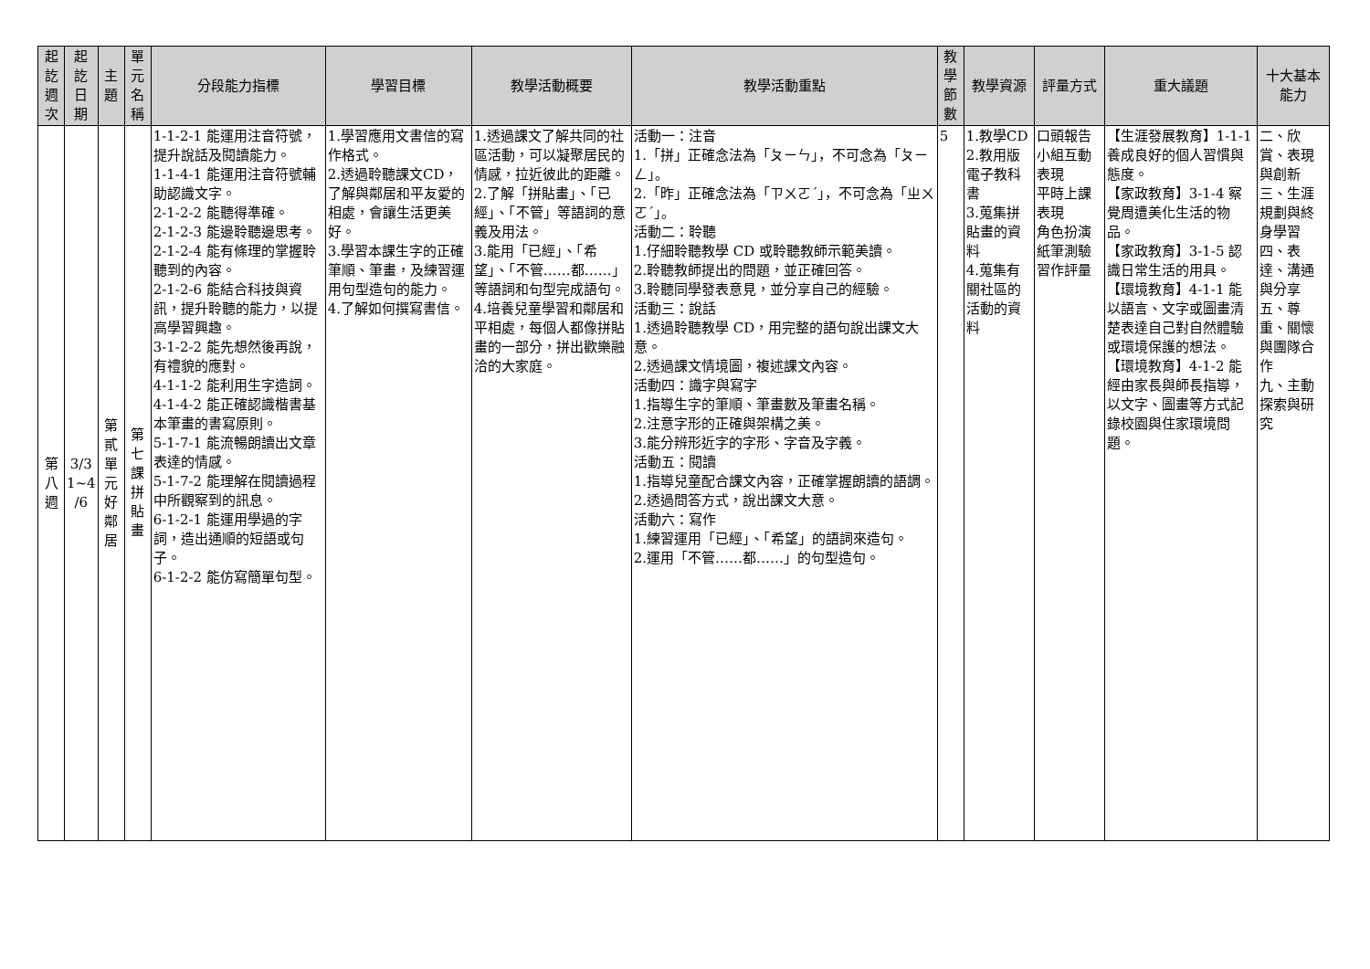| 起 訖 週 次 | 起 訖 日 期 | 主 題 | 單 元 名 稱 | 分段能力指標 | 學習目標 | 教學活動概要 | 教學活動重點 | 教 學 節 數 | 教學資源 | 評量方式 | 重大議題 | 十大基本能力 |
| --- | --- | --- | --- | --- | --- | --- | --- | --- | --- | --- | --- | --- |
| 第 八 週 | 3/3 1~4 /6 | 第 貳 單 元 好 鄰 居 | 第 七 課 拼 貼 畫 | 1-1-2-1 能運用注音符號，提升說話及閱讀能力。 1-1-4-1 能運用注音符號輔助認識文字。 2-1-2-2 能聽得準確。 2-1-2-3 能邊聆聽邊思考。 2-1-2-4 能有條理的掌握聆聽到的內容。 2-1-2-6 能結合科技與資訊，提升聆聽的能力，以提高學習興趣。 3-1-2-2 能先想然後再說，有禮貌的應對。 4-1-1-2 能利用生字造詞。 4-1-4-2 能正確認識楷書基本筆畫的書寫原則。 5-1-7-1 能流暢朗讀出文章表達的情感。 5-1-7-2 能理解在閱讀過程中所觀察到的訊息。 6-1-2-1 能運用學過的字詞，造出通順的短語或句子。 6-1-2-2 能仿寫簡單句型。 | 1.學習應用文書信的寫作格式。 2.透過聆聽課文CD，了解與鄰居和平友愛的相處，會讓生活更美好。 3.學習本課生字的正確筆順、筆畫，及練習運用句型造句的能力。 4.了解如何撰寫書信。 | 1.透過課文了解共同的社區活動，可以凝聚居民的情感，拉近彼此的距離。 2.了解「拼貼畫」、「已經」、「不管」等語詞的意義及用法。 3.能用「已經」、「希望」、「不管……都……」等語詞和句型完成語句。 4.培養兒童學習和鄰居和平相處，每個人都像拼貼畫的一部分，拼出歡樂融洽的大家庭。 | 活動一：注音 1.「拼」正確念法為「ㄆㄧㄣ」，不可念為「ㄆㄧㄥ」。 2.「昨」正確念法為「ㄗㄨㄛˊ」，不可念為「ㄓㄨㄛˊ」。 活動二：聆聽 1.仔細聆聽教學 CD 或聆聽教師示範美讀。 2.聆聽教師提出的問題，並正確回答。 3.聆聽同學發表意見，並分享自己的經驗。 活動三：說話 1.透過聆聽教學 CD，用完整的語句說出課文大意。 2.透過課文情境圖，複述課文內容。 活動四：識字與寫字 1.指導生字的筆順、筆畫數及筆畫名稱。 2.注意字形的正確與架構之美。 3.能分辨形近字的字形、字音及字義。 活動五：閱讀 1.指導兒童配合課文內容，正確掌握朗讀的語調。 2.透過問答方式，說出課文大意。 活動六：寫作 1.練習運用「已經」、「希望」的語詞來造句。 2.運用「不管……都……」的句型造句。 | 5 | 1.教學CD 2.教用版電子教科書 3.蒐集拼貼畫的資料 4.蒐集有關社區的活動的資料 | 口頭報告 小組互動表現 平時上課表現 角色扮演 紙筆測驗 習作評量 | 【生涯發展教育】1-1-1 養成良好的個人習慣與態度。 【家政教育】3-1-4 察覺周遭美化生活的物品。 【家政教育】3-1-5 認識日常生活的用具。 【環境教育】4-1-1 能以語言、文字或圖畫清楚表達自己對自然體驗或環境保護的想法。 【環境教育】4-1-2 能經由家長與師長指導，以文字、圖畫等方式記錄校園與住家環境問題。 | 二、欣賞、表現與創新 三、生涯規劃與終身學習 四、表達、溝通與分享 五、尊重、關懷與團隊合作 九、主動探索與研究 |